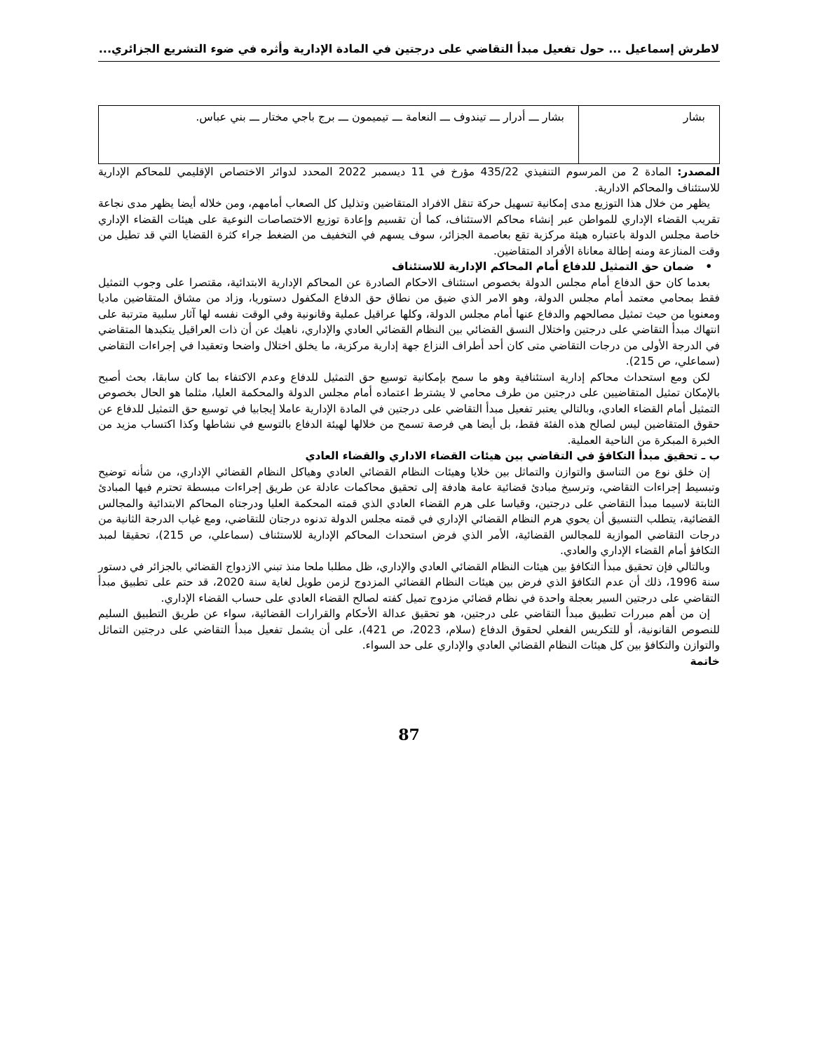لاطرش إسماعيل ... حول تفعيل مبدأ التقاضي على درجتين في المادة الإدارية وأثره في ضوء التشريع الجزائري...
| بشار | بشار ـــ أدرار ـــ تيندوف ـــ النعامة ـــ تيميمون ـــ برج باجي مختار ـــ بني عباس. |
المصدر: المادة 2 من المرسوم التنفيذي 435/22 مؤرخ في 11 ديسمبر 2022 المحدد لدوائر الاختصاص الإقليمي للمحاكم الإدارية للاستئناف والمحاكم الادارية.
يظهر من خلال هذا التوزيع مدى إمكانية تسهيل حركة تنقل الافراد المتقاضين وتذليل كل الصعاب أمامهم، ومن خلاله أيضا يظهر مدى نجاعة تقريب القضاء الإداري للمواطن عبر إنشاء محاكم الاستئناف، كما أن تقسيم وإعادة توزيع الاختصاصات النوعية على هيئات القضاء الإداري خاصة مجلس الدولة باعتباره هيئة مركزية تقع بعاصمة الجزائر، سوف يسهم في التخفيف من الضغط جراء كثرة القضايا التي قد تطيل من وقت المنازعة ومنه إطالة معاناة الأفراد المتقاضين.
• ضمان حق التمثيل للدفاع أمام المحاكم الإدارية للاستئناف
بعدما كان حق الدفاع أمام مجلس الدولة بخصوص استئناف الاحكام الصادرة عن المحاكم الإدارية الابتدائية، مقتصرا على وجوب التمثيل فقط بمحامي معتمد أمام مجلس الدولة، وهو الامر الذي ضيق من نطاق حق الدفاع المكفول دستوريا، وزاد من مشاق المتقاضين ماديا ومعنويا من حيث تمثيل مصالحهم والدفاع عنها أمام مجلس الدولة، وكلها عراقيل عملية وقانونية وفي الوقت نفسه لها آثار سلبية مترتبة على انتهاك مبدأ التقاضي على درجتين واختلال النسق القضائي بين النظام القضائي العادي والإداري، ناهيك عن أن ذات العراقيل يتكبدها المتقاضي في الدرجة الأولى من درجات التقاضي متى كان أحد أطراف النزاع جهة إدارية مركزية، ما يخلق اختلال واضحا وتعقيدا في إجراءات التقاضي (سماعلي، ص 215).
لكن ومع استحداث محاكم إدارية استئنافية وهو ما سمح بإمكانية توسيع حق التمثيل للدفاع وعدم الاكتفاء بما كان سابقا، بحث أصبح بالإمكان تمثيل المتقاضيين على درجتين من طرف محامي لا يشترط اعتماده أمام مجلس الدولة والمحكمة العليا، مثلما هو الحال بخصوص التمثيل أمام القضاء العادي، وبالتالي يعتبر تفعيل مبدأ التقاضي على درجتين في المادة الإدارية عاملا إيجابيا في توسيع حق التمثيل للدفاع عن حقوق المتقاضين ليس لصالح هذه الفئة فقط، بل أيضا هي فرصة تسمح من خلالها لهيئة الدفاع بالتوسع في نشاطها وكذا اكتساب مزيد من الخبرة المبكرة من الناحية العملية.
ب ـ تحقيق مبدأ التكافؤ في التقاضي بين هيئات القضاء الاداري والقضاء العادي
إن خلق نوع من التناسق والتوازن والتماثل بين خلايا وهيئات النظام القضائي العادي وهياكل النظام القضائي الإداري، من شأنه توضيح وتبسيط إجراءات التقاضي، وترسيخ مبادئ قضائية عامة هادفة إلى تحقيق محاكمات عادلة عن طريق إجراءات مبسطة تحترم فيها المبادئ الثابتة لاسيما مبدأ التقاضي على درجتين، وقياسا على هرم القضاء العادي الذي قمته المحكمة العليا ودرجتاه المحاكم الابتدائية والمجالس القضائية، يتطلب التنسيق أن يحوي هرم النظام القضائي الإداري في قمته مجلس الدولة تدنوه درجتان للتقاضي، ومع غياب الدرجة الثانية من درجات التقاضي الموازية للمجالس القضائية، الأمر الذي فرض استحداث المحاكم الإدارية للاستئناف (سماعلي، ص 215)، تحقيقا لمبد التكافؤ أمام القضاء الإداري والعادي.
وبالتالي فإن تحقيق مبدأ التكافؤ بين هيئات النظام القضائي العادي والإداري، ظل مطلبا ملحا منذ تبني الازدواج القضائي بالجزائر في دستور سنة 1996، ذلك أن عدم التكافؤ الذي فرض بين هيئات النظام القضائي المزدوج لزمن طويل لغاية سنة 2020، قد حتم على تطبيق مبدأ التقاضي على درجتين السير بعجلة واحدة في نظام قضائي مزدوج تميل كفته لصالح القضاء العادي على حساب القضاء الإداري.
إن من أهم مبررات تطبيق مبدأ التقاضي على درجتين، هو تحقيق عدالة الأحكام والقرارات القضائية، سواء عن طريق التطبيق السليم للنصوص القانونية، أو للتكريس الفعلي لحقوق الدفاع (سلام، 2023، ص 421)، على أن يشمل تفعيل مبدأ التقاضي على درجتين التماثل والتوازن والتكافؤ بين كل هيئات النظام القضائي العادي والإداري على حد السواء.
خاتمة
87